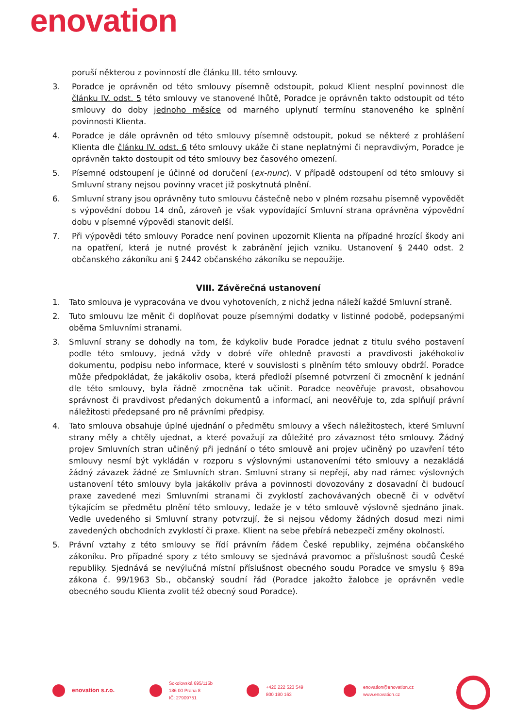enovation
poruší některou z povinností dle článku III. této smlouvy.
3. Poradce je oprávněn od této smlouvy písemně odstoupit, pokud Klient nesplní povinnost dle článku IV. odst. 5 této smlouvy ve stanovené lhůtě, Poradce je oprávněn takto odstoupit od této smlouvy do doby jednoho měsíce od marného uplynutí termínu stanoveného ke splnění povinnosti Klienta.
4. Poradce je dále oprávněn od této smlouvy písemně odstoupit, pokud se některé z prohlášení Klienta dle článku IV. odst. 6 této smlouvy ukáže či stane neplatnými či nepravdivým, Poradce je oprávněn takto dostoupit od této smlouvy bez časového omezení.
5. Písemné odstoupení je účinné od doručení (ex-nunc). V případě odstoupení od této smlouvy si Smluvní strany nejsou povinny vracet již poskytnutá plnění.
6. Smluvní strany jsou oprávněny tuto smlouvu částečně nebo v plném rozsahu písemně vypovědět s výpovědní dobou 14 dnů, zároveň je však vypovídající Smluvní strana oprávněna výpovědní dobu v písemné výpovědi stanovit delší.
7. Při výpovědi této smlouvy Poradce není povinen upozornit Klienta na případné hrozící škody ani na opatření, která je nutné provést k zabránění jejich vzniku. Ustanovení § 2440 odst. 2 občanského zákoníku ani § 2442 občanského zákoníku se nepoužije.
VIII. Závěrečná ustanovení
1. Tato smlouva je vypracována ve dvou vyhotoveních, z nichž jedna náleží každé Smluvní straně.
2. Tuto smlouvu lze měnit či doplňovat pouze písemnými dodatky v listinné podobě, podepsanými oběma Smluvními stranami.
3. Smluvní strany se dohodly na tom, že kdykoliv bude Poradce jednat z titulu svého postavení podle této smlouvy, jedná vždy v dobré víře ohledně pravosti a pravdivosti jakéhokoliv dokumentu, podpisu nebo informace, které v souvislosti s plněním této smlouvy obdrží. Poradce může předpokládat, že jakákoliv osoba, která předloží písemné potvrzení či zmocnění k jednání dle této smlouvy, byla řádně zmocněna tak učinit. Poradce neověřuje pravost, obsahovou správnost či pravdivost předaných dokumentů a informací, ani neověřuje to, zda splňují právní náležitosti předepsané pro ně právními předpisy.
4. Tato smlouva obsahuje úplné ujednání o předmětu smlouvy a všech náležitostech, které Smluvní strany měly a chtěly ujednat, a které považují za důležité pro závaznost této smlouvy. Žádný projev Smluvních stran učiněný při jednání o této smlouvě ani projev učiněný po uzavření této smlouvy nesmí být vykládán v rozporu s výslovnými ustanoveními této smlouvy a nezakládá žádný závazek žádné ze Smluvních stran. Smluvní strany si nepřejí, aby nad rámec výslovných ustanovení této smlouvy byla jakákoliv práva a povinnosti dovozovány z dosavadní či budoucí praxe zavedené mezi Smluvními stranami či zvyklostí zachovávaných obecně či v odvětví týkajícím se předmětu plnění této smlouvy, ledaže je v této smlouvě výslovně sjednáno jinak. Vedle uvedeného si Smluvní strany potvrzují, že si nejsou vědomy žádných dosud mezi nimi zavedených obchodních zvyklostí či praxe. Klient na sebe přebírá nebezpečí změny okolností.
5. Právní vztahy z této smlouvy se řídí právním řádem České republiky, zejména občanského zákoníku. Pro případné spory z této smlouvy se sjednává pravomoc a příslušnost soudů České republiky. Sjednává se nevýlučná místní příslušnost obecného soudu Poradce ve smyslu § 89a zákona č. 99/1963 Sb., občanský soudní řád (Poradce jakožto žalobce je oprávněn vedle obecného soudu Klienta zvolit též obecný soud Poradce).
enovation s.r.o.
Sokolovská 695/115b
186 00 Praha 8
IČ: 27909751
+420 222 523 549
800 190 163
enovation@enovation.cz
www.enovation.cz